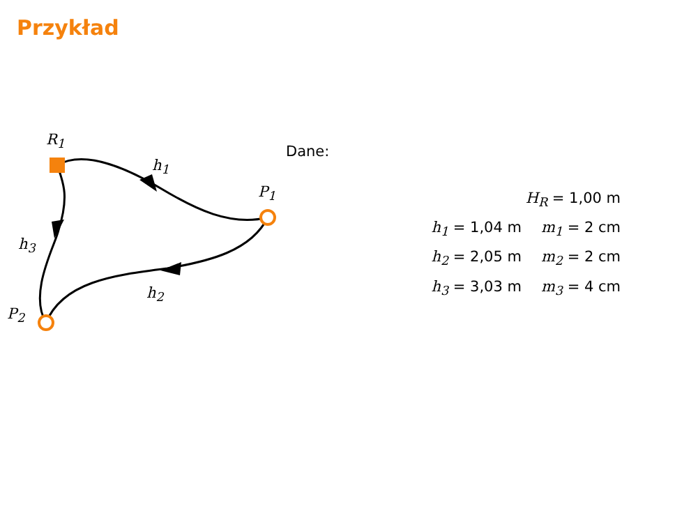Przykład
R<sub>1</sub>
h<sub>1</sub>
P<sub>1</sub>
h<sub>3</sub>
h<sub>2</sub>
P<sub>2</sub>
Dane:
| H<sub>R</sub> = 1,00 m | |
| h<sub>1</sub> = 1,04 m | m<sub>1</sub> = 2 cm |
| h<sub>2</sub> = 2,05 m | m<sub>2</sub> = 2 cm |
| h<sub>3</sub> = 3,03 m | m<sub>3</sub> = 4 cm |